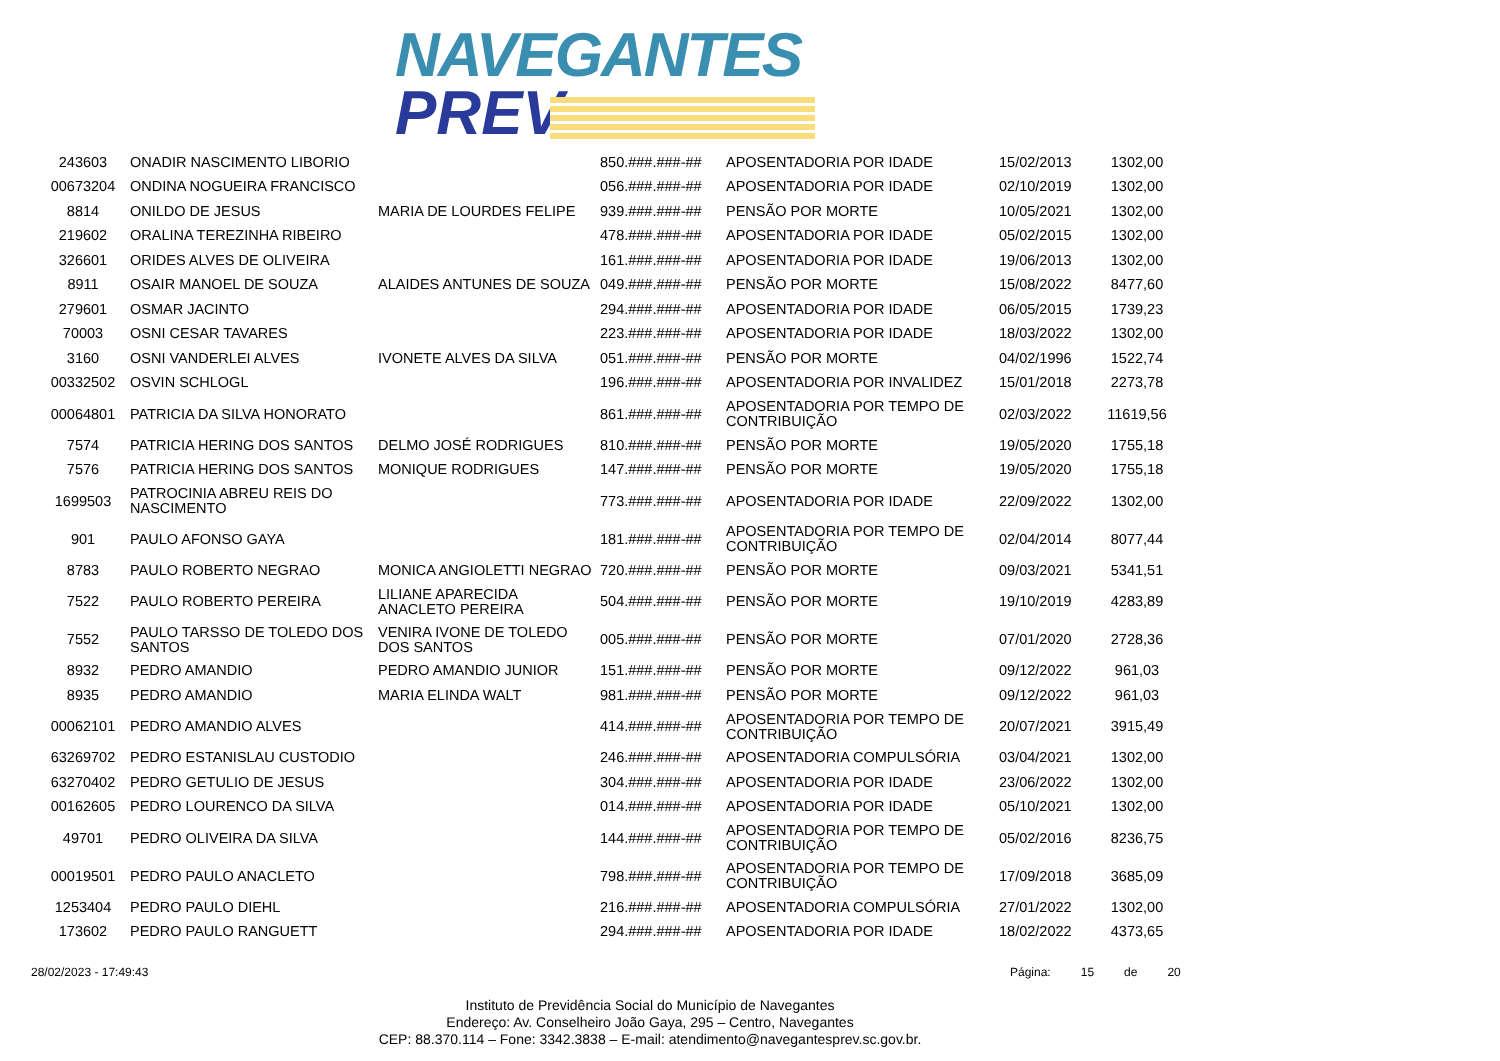NAVEGANTES
PREV
| 243603 | ONADIR NASCIMENTO LIBORIO | | 850.###.###-## | APOSENTADORIA POR IDADE | 15/02/2013 | 1302,00 |
| 00673204 | ONDINA NOGUEIRA FRANCISCO | | 056.###.###-## | APOSENTADORIA POR IDADE | 02/10/2019 | 1302,00 |
| 8814 | ONILDO DE JESUS | MARIA DE LOURDES FELIPE | 939.###.###-## | PENSÃO POR MORTE | 10/05/2021 | 1302,00 |
| 219602 | ORALINA TEREZINHA RIBEIRO | | 478.###.###-## | APOSENTADORIA POR IDADE | 05/02/2015 | 1302,00 |
| 326601 | ORIDES ALVES DE OLIVEIRA | | 161.###.###-## | APOSENTADORIA POR IDADE | 19/06/2013 | 1302,00 |
| 8911 | OSAIR MANOEL DE SOUZA | ALAIDES ANTUNES DE SOUZA | 049.###.###-## | PENSÃO POR MORTE | 15/08/2022 | 8477,60 |
| 279601 | OSMAR JACINTO | | 294.###.###-## | APOSENTADORIA POR IDADE | 06/05/2015 | 1739,23 |
| 70003 | OSNI CESAR TAVARES | | 223.###.###-## | APOSENTADORIA POR IDADE | 18/03/2022 | 1302,00 |
| 3160 | OSNI VANDERLEI ALVES | IVONETE ALVES DA SILVA | 051.###.###-## | PENSÃO POR MORTE | 04/02/1996 | 1522,74 |
| 00332502 | OSVIN SCHLOGL | | 196.###.###-## | APOSENTADORIA POR INVALIDEZ | 15/01/2018 | 2273,78 |
| 00064801 | PATRICIA DA SILVA HONORATO | | 861.###.###-## | APOSENTADORIA POR TEMPO DE CONTRIBUIÇÃO | 02/03/2022 | 11619,56 |
| 7574 | PATRICIA HERING DOS SANTOS | DELMO JOSÉ RODRIGUES | 810.###.###-## | PENSÃO POR MORTE | 19/05/2020 | 1755,18 |
| 7576 | PATRICIA HERING DOS SANTOS | MONIQUE RODRIGUES | 147.###.###-## | PENSÃO POR MORTE | 19/05/2020 | 1755,18 |
| 1699503 | PATROCINIA ABREU REIS DO NASCIMENTO | | 773.###.###-## | APOSENTADORIA POR IDADE | 22/09/2022 | 1302,00 |
| 901 | PAULO AFONSO GAYA | | 181.###.###-## | APOSENTADORIA POR TEMPO DE CONTRIBUIÇÃO | 02/04/2014 | 8077,44 |
| 8783 | PAULO ROBERTO NEGRAO | MONICA ANGIOLETTI NEGRAO | 720.###.###-## | PENSÃO POR MORTE | 09/03/2021 | 5341,51 |
| 7522 | PAULO ROBERTO PEREIRA | LILIANE APARECIDA ANACLETO PEREIRA | 504.###.###-## | PENSÃO POR MORTE | 19/10/2019 | 4283,89 |
| 7552 | PAULO TARSSO DE TOLEDO DOS SANTOS | VENIRA IVONE DE TOLEDO DOS SANTOS | 005.###.###-## | PENSÃO POR MORTE | 07/01/2020 | 2728,36 |
| 8932 | PEDRO AMANDIO | PEDRO AMANDIO JUNIOR | 151.###.###-## | PENSÃO POR MORTE | 09/12/2022 | 961,03 |
| 8935 | PEDRO AMANDIO | MARIA ELINDA WALT | 981.###.###-## | PENSÃO POR MORTE | 09/12/2022 | 961,03 |
| 00062101 | PEDRO AMANDIO ALVES | | 414.###.###-## | APOSENTADORIA POR TEMPO DE CONTRIBUIÇÃO | 20/07/2021 | 3915,49 |
| 63269702 | PEDRO ESTANISLAU CUSTODIO | | 246.###.###-## | APOSENTADORIA COMPULSÓRIA | 03/04/2021 | 1302,00 |
| 63270402 | PEDRO GETULIO DE JESUS | | 304.###.###-## | APOSENTADORIA POR IDADE | 23/06/2022 | 1302,00 |
| 00162605 | PEDRO LOURENCO DA SILVA | | 014.###.###-## | APOSENTADORIA POR IDADE | 05/10/2021 | 1302,00 |
| 49701 | PEDRO OLIVEIRA DA SILVA | | 144.###.###-## | APOSENTADORIA POR TEMPO DE CONTRIBUIÇÃO | 05/02/2016 | 8236,75 |
| 00019501 | PEDRO PAULO ANACLETO | | 798.###.###-## | APOSENTADORIA POR TEMPO DE CONTRIBUIÇÃO | 17/09/2018 | 3685,09 |
| 1253404 | PEDRO PAULO DIEHL | | 216.###.###-## | APOSENTADORIA COMPULSÓRIA | 27/01/2022 | 1302,00 |
| 173602 | PEDRO PAULO RANGUETT | | 294.###.###-## | APOSENTADORIA POR IDADE | 18/02/2022 | 4373,65 |
28/02/2023 - 17:49:43
Página: 15 de 20
Instituto de Previdência Social do Município de Navegantes
Endereço: Av. Conselheiro João Gaya, 295 – Centro, Navegantes
CEP: 88.370.114 – Fone: 3342.3838 – E-mail: atendimento@navegantesprev.sc.gov.br.